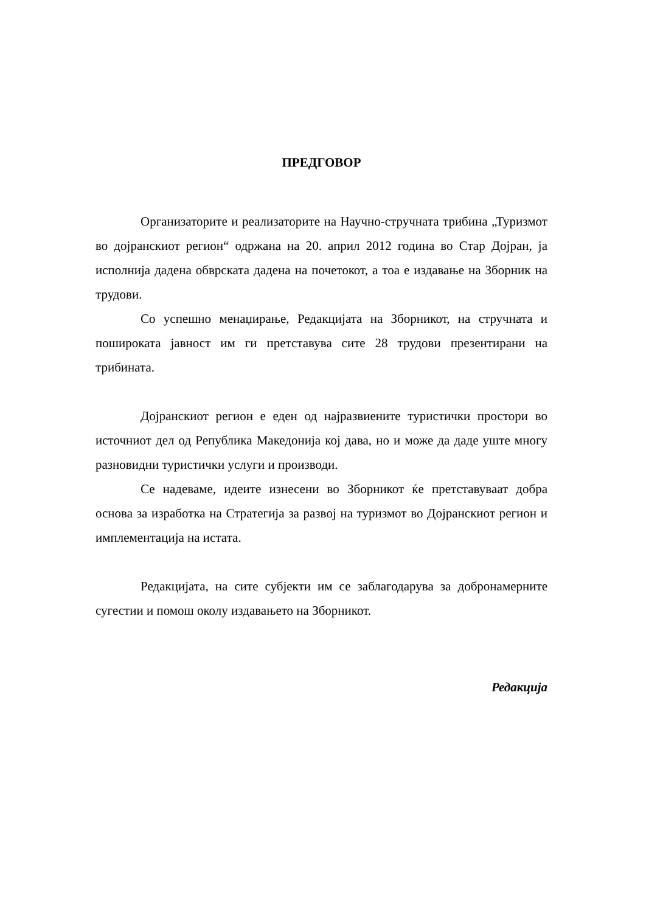ПРЕДГОВОР
Организаторите и реализаторите на Научно-стручната трибина „Туризмот во дојранскиот регион“ одржана на 20. април 2012 година во Стар Дојран, ја исполнија дадена обврската дадена на почетокот, а тоа е издавање на Зборник на трудови.
Со успешно менаџирање, Редакцијата на Зборникот, на стручната и пошироката јавност им ги претставува сите 28 трудови презентирани на трибината.
Дојранскиот регион е еден од најразвиените туристички простори во источниот дел од Република Македонија кој дава, но и може да даде уште многу разновидни туристички услуги и производи.
Се надеваме, идеите изнесени во Зборникот ќе претставуваат добра основа за изработка на Стратегија за развој на туризмот во Дојранскиот регион и имплементација на истата.
Редакцијата, на сите субјекти им се заблагодарува за добронамерните сугестии и помош околу издавањето на Зборникот.
Редакција